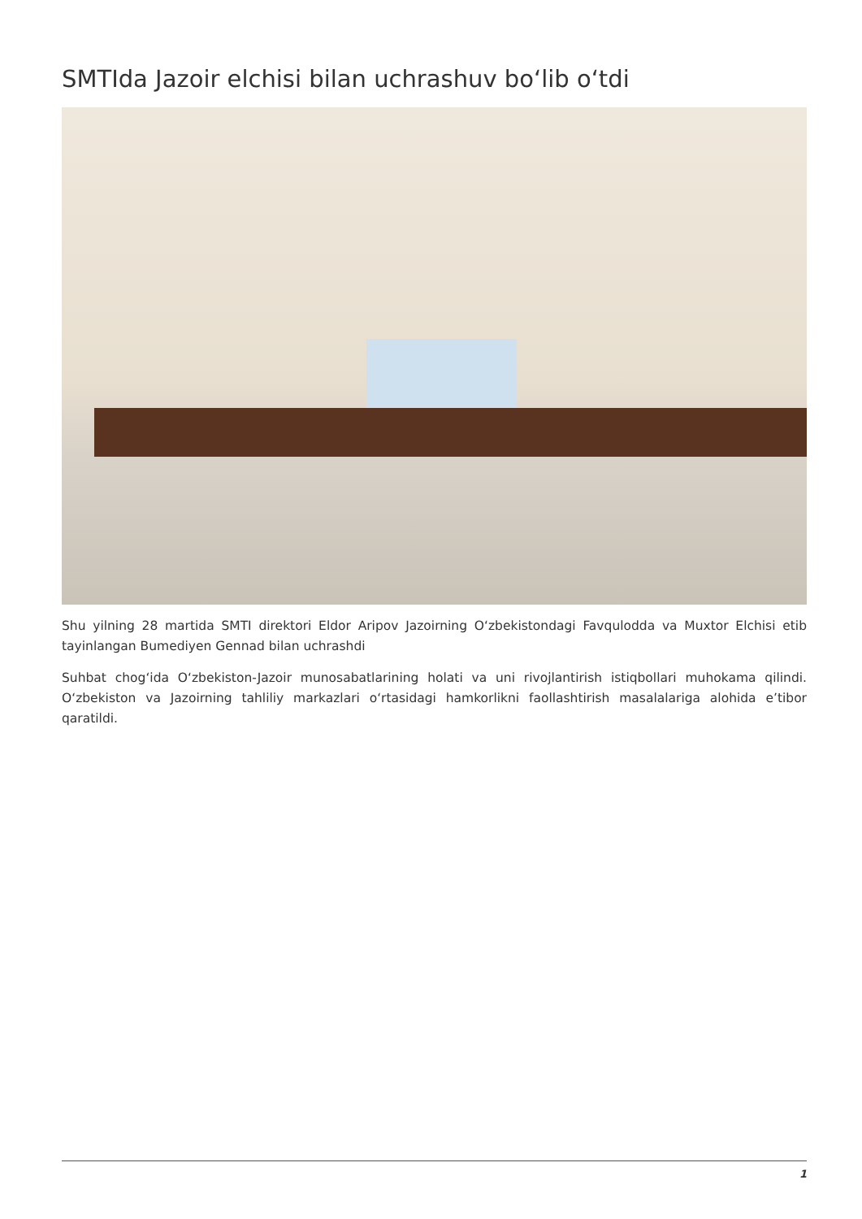SMTIda Jazoir elchisi bilan uchrashuv bo‘lib o‘tdi
Shu yilning 28 martida SMTI direktori Eldor Aripov Jazoirning O‘zbekistondagi Favqulodda va Muxtor Elchisi etib tayinlangan Bumediyen Gennad bilan uchrashdi
Suhbat chog‘ida O‘zbekiston-Jazoir munosabatlarining holati va uni rivojlantirish istiqbollari muhokama qilindi. O‘zbekiston va Jazoirning tahliliy markazlari o‘rtasidagi hamkorlikni faollashtirish masalalariga alohida e’tibor qaratildi.
1